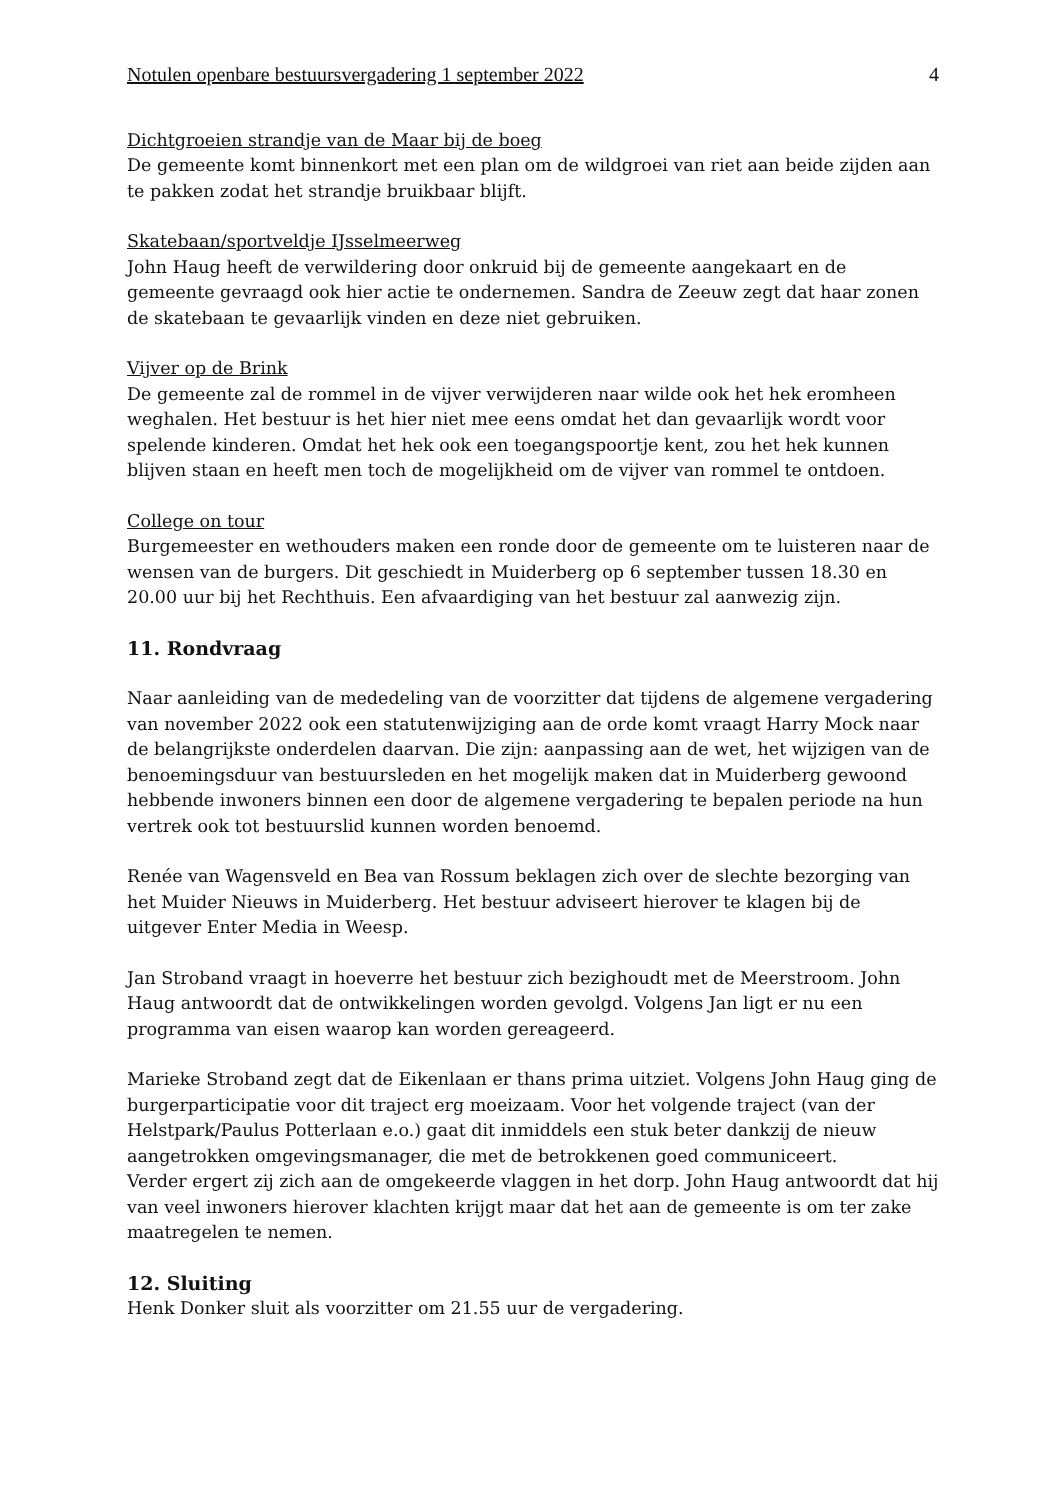Notulen openbare bestuursvergadering 1 september 2022 4
Dichtgroeien strandje van de Maar bij de boeg
De gemeente komt binnenkort met een plan om de wildgroei van riet aan beide zijden aan te pakken zodat het strandje bruikbaar blijft.
Skatebaan/sportveldje IJsselmeerweg
John Haug heeft de verwildering door onkruid bij de gemeente aangekaart en de gemeente gevraagd ook hier actie te ondernemen. Sandra de Zeeuw zegt dat haar zonen de skatebaan te gevaarlijk vinden en deze niet gebruiken.
Vijver op de Brink
De gemeente zal de rommel in de vijver verwijderen naar wilde ook het hek eromheen weghalen. Het bestuur is het hier niet mee eens omdat het dan gevaarlijk wordt voor spelende kinderen. Omdat het hek ook een toegangspoortje kent, zou het hek kunnen blijven staan en heeft men toch de mogelijkheid om de vijver van rommel te ontdoen.
College on tour
Burgemeester en wethouders maken een ronde door de gemeente om te luisteren naar de wensen van de burgers. Dit geschiedt in Muiderberg op 6 september tussen 18.30 en 20.00 uur bij het Rechthuis. Een afvaardiging van het bestuur zal aanwezig zijn.
11. Rondvraag
Naar aanleiding van de mededeling van de voorzitter dat tijdens de algemene vergadering van november 2022 ook een statutenwijziging aan de orde komt vraagt Harry Mock naar de belangrijkste onderdelen daarvan. Die zijn: aanpassing aan de wet, het wijzigen van de benoemingsduur van bestuursleden en het mogelijk maken dat in Muiderberg gewoond hebbende inwoners binnen een door de algemene vergadering te bepalen periode na hun vertrek ook tot bestuurslid kunnen worden benoemd.
Renée van Wagensveld en Bea van Rossum beklagen zich over de slechte bezorging van het Muider Nieuws in Muiderberg. Het bestuur adviseert hierover te klagen bij de uitgever Enter Media in Weesp.
Jan Stroband vraagt in hoeverre het bestuur zich bezighoudt met de Meerstroom. John Haug antwoordt dat de ontwikkelingen worden gevolgd. Volgens Jan ligt er nu een programma van eisen waarop kan worden gereageerd.
Marieke Stroband zegt dat de Eikenlaan er thans prima uitziet. Volgens John Haug ging de burgerparticipatie voor dit traject erg moeizaam. Voor het volgende traject (van der Helstpark/Paulus Potterlaan e.o.) gaat dit inmiddels een stuk beter dankzij de nieuw aangetrokken omgevingsmanager, die met de betrokkenen goed communiceert.
Verder ergert zij zich aan de omgekeerde vlaggen in het dorp. John Haug antwoordt dat hij van veel inwoners hierover klachten krijgt maar dat het aan de gemeente is om ter zake maatregelen te nemen.
12. Sluiting
Henk Donker sluit als voorzitter om 21.55 uur de vergadering.